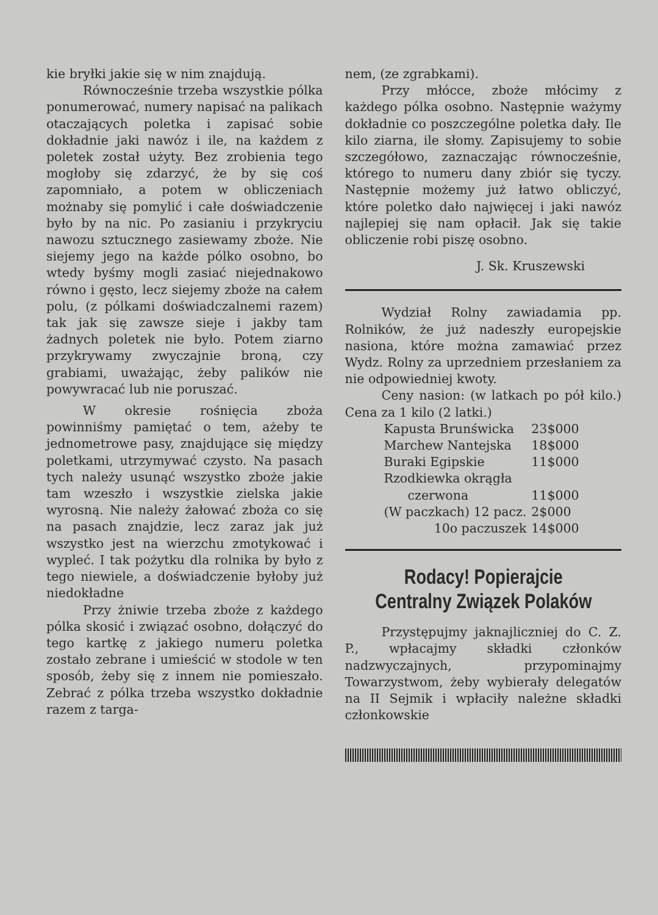kie bryłki jakie się w nim znajdują.
Równocześnie trzeba wszystkie pólka ponumerować, numery napisać na palikach otaczających poletka i zapisać sobie dokładnie jaki nawóz i ile, na każdem z poletek został użyty. Bez zrobienia tego mogłoby się zdarzyć, że by się coś zapomniało, a potem w obliczeniach możnaby się pomylić i całe doświadczenie było by na nic. Po zasianiu i przykryciu nawozu sztucznego zasiewamy zboże. Nie siejemy jego na każde pólko osobno, bo wtedy byśmy mogli zasiać niejednakowo równo i gęsto, lecz siejemy zboże na całem polu, (z pólkami doświadczalnemi razem) tak jak się zawsze sieje i jakby tam żadnych poletek nie było. Potem ziarno przykrywamy zwyczajnie broną, czy grabiami, uważając, żeby palików nie powywracać lub nie poruszać.
W okresie rośnięcia zboża powinniśmy pamiętać o tem, ażeby te jednometrowe pasy, znajdujące się między poletkami, utrzymywać czysto. Na pasach tych należy usunąć wszystko zboże jakie tam wzeszło i wszystkie zielska jakie wyrosną. Nie należy żałować zboża co się na pasach znajdzie, lecz zaraz jak już wszystko jest na wierzchu zmotykować i wypleć. I tak pożytku dla rolnika by było z tego niewiele, a doświadczenie byłoby już niedokładne
Przy żniwie trzeba zboże z każdego pólka skosić i związać osobno, dołączyć do tego kartkę z jakiego numeru poletka zostało zebrane i umieścić w stodole w ten sposób, żeby się z innem nie pomieszało. Zebrać z pólka trzeba wszystko dokładnie razem z targa-
nem, (ze zgrabkami).
Przy młócce, zboże młócimy z każdego pólka osobno. Następnie ważymy dokładnie co poszczególne poletka dały. Ile kilo ziarna, ile słomy. Zapisujemy to sobie szczegółowo, zaznaczając równocześnie, którego to numeru dany zbiór się tyczy. Następnie możemy już łatwo obliczyć, które poletko dało najwięcej i jaki nawóz najlepiej się nam opłacił. Jak się takie obliczenie robi piszę osobno.
J. Sk. Kruszewski
Wydział Rolny zawiadamia pp. Rolników, że już nadeszły europejskie nasiona, które można zamawiać przez Wydz. Rolny za uprzedniem przesłaniem za nie odpowiedniej kwoty.
Ceny nasion: (w latkach po pół kilo.) Cena za 1 kilo (2 latki.)
| Kapusta Brunświcka | 23$000 |
| Marchew Nantejska | 18$000 |
| Buraki Egipskie | 11$000 |
| Rzodkiewka okrągła czerwona | 11$000 |
| (W paczkach) 12 pacz. | 2$000 |
| 10o paczuszek | 14$000 |
Rodacy! Popierajcie Centralny Związek Polaków
Przystępujmy jaknajliczniej do C. Z. P., wpłacajmy składki członków nadzwyczajnych, przypominajmy Towarzystwom, żeby wybierały delegatów na II Sejmik i wpłaciły należne składki członkowskie